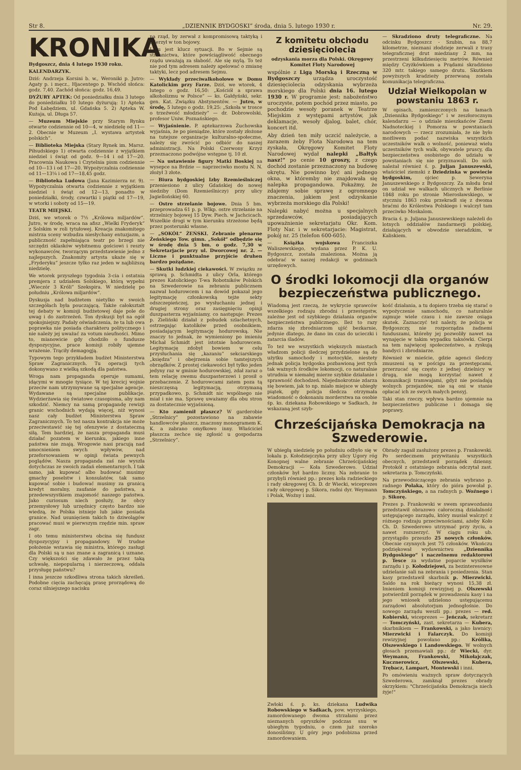Str 8. „DZIENNIK BYDGOSKI“ środa, dnia 5. lutego 1930 r. Nr. 29.
KRONIKA
Bydgoszcz, dnia 4 lutego 1930 roku.
KALENDARZYK.
Dziś: Andrzeja Korsini b. w., Weroniki p. Jutro: Agaty p. i męcz., Hjacentego p. Wschód słońca: godz. 7,40. Zachód słońca: godz. 16,49.
DYŻURY APTEK: Od poniedziałku dnia 3 lutego do poniedziałku 10 lutego dyżurują: 1) Apteka Pod Łabędziem, ul. Gdańska 5. 2) Apteka W. Kużaja, ul. Długa 57.
— Muzeum Miejskie przy Starym Rynku otwarte codziennie od 10—4, w niedzielę od 11—2. Obecnie w Muzeum „I. wystawa artystek polskich“.
— Biblioteka Miejska (Stary Rynek im. Marsz. Piłsudskiego 1) otwarta codziennie z wyjątkiem niedziel i świąt od godz. 9—14 i od 17—20. Pracownia Naukowa i Czytelnia pism codziennie od 10—13 i od 17—20. Wypożyczalnia codziennie od 11—13¼ i od 17—18,45 godz.
— Biblioteka Ludowa (Jana Kazimierza nr. 9). Wypożyczalnia otwarta codziennie z wyjątkiem niedziel i świąt od 12—13, ponadto w poniedziałki, środy, czwartki i piątki od 17—19, w wtorki i soboty od 15—19.
TEATR MIEJSKI.
Dziś, we wtorek o 7½ „Królowa miljardów“. Jutro, w środę, wraca na afisz „Wielki Fryderyk“ z Solskim w roli tytułowej. Kreacja znakomitego mistrza sceny wzbudza niesłychany entuzjazm, a publiczność zapełniająca teatr po brzegi nie szczędzi oklasków wybitnemu gościowi i reszty wykonawców, tworzącym przedstawienie jedno z najlepszych. Znakomity artysta ukaże się w „Fryderyku“ jeszcze tylko raz jeden w najbliższą niedzielę.
We wtorek przyszłego tygodnia 3-cia i ostatnia premjera z udziałem Solskiego, którą wypełni „Wieczór 3 Króli“ Szekspira. W niedzielę po południu „Królowa miljardów“.
Dyskusja nad budżetem nietylko w swoich szczegółach była pouczającą. Także całokształt tej debaty w komisji budżetowej daje pole do uwag i do zastrzeżeń. Ton dyskusji był na ogół spokojniejszy. Padały oświadczenia, że ta lub owa poprawka nie posiada charakteru politycznego i nie należy jej uważać za votum nieufności. Mimo to, mianowicie gdy chodziło o fundusze dyspozycyjne, prace komisji robiły ujemne wrażenie. Trąciły demagogją.
Typowym tego przykładem budżet Ministerstwa Spraw Zagranicznych. Tu operacji tych dokonywano z wielką szkodą dla państwa.
Wroga nam propaganda operuje sumami, idącymi w mnogie tysiące. W tej krecicj wojnie przeciw nam utrzymywane są specjalne agencje. Wydawane są specjalne publikacje. Wydzierżawia się światowe czasopisma, aby nam szkodzić. Niemcy na samą propagandę rewizji granic wschodnich wydają więcej, niż wynosi nasz cały budżet Ministerstwa Spraw Zagranicznych. To też nasza kontrakcja nie może przeciwstawić się tej ofenzywie z dostateczną siłą. Tem bardziej, że nasza propaganda musi działać pozatem w kierunku, jakiego inne państwa nie znają. Wrogowie nasi pracują nad umocnieniem swych wpływów, nad przeforsowaniem w opinji świata pewnych poglądów. Nasza propaganda zaś nie wyszła dotychczas ze swoich zadań elementarnych. I tak samo, jak kupować albo budować musimy gmachy poselstw i konsulatów, tak samo kupować sobie i budować musimy za granicą kredyt moralny, zaufanie do państwa, a przedewszystkiem znajomość naszego państwa. Jako curiosum niech posłuży, że obcy przemysłowy lub urzędnicy często bardzo nie wiedzą, że Polska istnieje lub jakie posiada granice. Nad usunięciem takich to dziwolągów pracować musi w pierwszym rzędzie min. spraw zagr.
I oto temu ministerstwu obcina się fundusz dyspozycyjny i propagandowy. W trudne położenie wstawia się ministra, którego zasługi dla Polski są u nas znane a zagranicą i uznane. Czy większości się zdawało że przez taką uchwałę, niepopularną i nierzeczową, oddała przysługę państwu?
I inna jeszcze szkodliwa strona takich skreśleń. Podobne cięcia zachęcają prasę prorządową do coraz silniejszego nacisku
na rząd, by zerwał z kompromisową taktyką i uderzył w ton bojowy.
I tu jest klucz sytuacji. Bo w Sejmie są stronnictwa, które powściągliwość obecnego rządu uważają za słabość. Ale się mylą. To też nie pod tym adresem należy apelować o zmianę taktyki, lecz pod adresem Sejmu.
— Wykłady przeciwalkoholowe w Domu Katolickim przy Farze. Dziś, we wtorek, 4 lutego o godz. 16,50: „Kościół a sprawa alkoholizmu w Polsce“ — ks. Gałdyński, sekr. gen. Kat. Związku Abstynentów. — Jutro, w środę, 5 lutego o godz. 19,25: „Szkoła w trosce o trzeźwość młodzieży“ — dr. Dobrowolski, profesor Uniw. Poznańskiego.
— Wyjaśnienie. P. aptekarzowa Żuchowska wyjaśnia, że po pieniądze, które zostały złożone na tutejsze organizacje kulturalno-społeczne, należy się zwrócić po odbiór do naszej administracji. Na Polski Czerwony Krzyż przeznaczono podwójne wstępne tj. 10 zł.
— Na ustawienie figury Matki Boskiej na wysepce na Brdzie — naprzeciwko mostu N. N. złożył 3 złote.
— Biura bydgoskiej Izby Rzemieślniczej przeniesiono z ulicy Gdańskiej do nowej siedziby (Dom Rzemieślniczy) przy ulicy Jagiellońskiej 60.
— Ostre strzelanie bojowe. Dnia 5 bm. przeprowadza 61 p. p. Wlkp. ostre strzelanie na strzelnicy bojowej 15 Dyw. Piech. w Jachcicach. Wszelkie drogi w tym kierunku strzeżone będą przez posterunki własne.
— „SOKÓŁ“ ŻEŃSKI. Zebranie plenarne Żeńskiego Tow. gimn. „Sokół“ odbędzie się w środę dnia 5 bm. o godz. 7,30 w Sekretarjacie przy ul. Dworcowej nr. 2. — Liczne i punktualne przyjście druhen bardzo pożądane.
— Skutki ludzkiej ciekawości. W związku ze sprawą p. Schmidta z ulicy Orla, którego prezes Katolickiego T-wa Robotników Polskich na Szwederowie na zebraniu publicznem nazwał hodurowcem i na dowód pokazał jego legitymację członkowską tejże sekty odszczepieńczej, po wysłuchaniu jednej i drugiej strony oraz zasięgnięciu opinji duszpasterza wyjaśniamy, co następuje: Prezes p. Zieliński działał z pobudek szlachetnych, ostrzegając katolików przed osobnikiem, posiadającym legitymację hodurowską. Nie znaczy to jednak, że wymieniony po imieniu Michał Schmidt jest istotnie hodurowcem. Legitymację zdobył bowiem w celu przysłuchania się „kazaniu“ sekciarskiego „księdza“ i obejrzenia sobie tamtejszych obrządków. Z prostej ciekawości był tylko jeden jedyny raz w gminie hodurowskiej, zdał zaraz o tem relację swemu duszpasterzowi i prosił o przebaczenie. Z hodurowcami zatem poza tą nieszczęsną legitymacją, otrzymaną przypadkowo, p. Schmidt nic wspólnego nie miał i nie ma. Sprawę uważamy dla obu stron za dostatecznie wyjaśnioną.
— Kto zamienił płaszcz? W garderobie „Strzelnicy“ pozostawiono na zabawie handlowców płaszcz, znaczony monogramem K. K. a zabrano omyłkowo inny. Właściciel płaszcza zechce się zgłosić u gospodarza „Strzelnicy“.
Z komitetu obchodu dziesięciolecia
odzyskania morza dla Polski. Okręgowy Komitet Floty Narodowej
wspólnie z Ligą Morską i Rzeczną w Bydgoszczy urządza uroczystość dziesięciolecia odzyskania wybrzeża morskiego dla Polski dnia 16. lutego 1930 r. W programie jest: nabożeństwo uroczyste, potem pochód przez miasto, po pochodzie wesoły poranek w Teatrze Miejskim z występami artystów, jak deklamacje, wesoły djalog, balet, chór, koncert itd.
Aby dzień ten miły uczcić należycie, a zarazem żeby Flota Narodowa na tem zyskała, Okręgowy Komitet Floty Narodowej wydał nalepki „Bałtyk nasz!“ po cenie 10 groszy, z czego dochód zostanie przeznaczony na budowę okrętu. Nie powinno być ani jednego okna, w któremby nie znajdowała się nalepka propagandowa. Pokażmy, że zdajemy sobie sprawę z ogromnego znaczenia, jakiem jest odzyskanie wybrzeża morskiego dla Polski!
Nalepki nabyć można u specjalnych sprzedawców, posiadających upoważnienie sekretarjatu Okr. Kom. Floty Nar. i w sekretarjacie: Magistrat, pokój nr. 25 (telefon 600-605).
— Książka wojskowa Franciszka Waliszewskiego, wydana przez P. K. U. Bydgoszcz, została znaleziona. Można ją odebrać w naszej redakcji w godzinach urzędowych.
— Skradziono druty telegraficzne. Na odcinku Bydgoszcz - Szubin, na 88,7 kilometrze, nieznani złodzieje zerwali z trasy telegraficznej drut miedziany 2 mm, na przestrzeni kilkudziesięciu metrów. Również między Czyżkówkiem a Prądami skradziono 320 mtr. takiego samego drutu. Skutkiem powyższych kradzieży przerwaną została komunikacja telegraficzna.
Udział Wielkopolan w powstaniu 1863 r.
W opisach, zamieszczonych na łamach „Dziennika Bydgoskiego“ i w zeszłorocznym kalendarzu — o udziale mieszkańców Ziemi Nadnoteckiej i Pomorza w powstaniach narodowych — rzecz zrozumiała, że nie było możliwem podać nazwiska wszystkich uczestników walk o wolność, ponieważ wielu uczestników tych walk, obywatele pruscy, dla bezpieczeństwa osobistego do udziału w powstaniach się nie przyznawali. Do nich należał również ś. p. Juljan Januszewski, właściciel ziemski z Dziedzinka w powiecie bydgoskim, ojciec p. Seweryna Januszewskiego z Bydgoszczy. Za młodu brał on udział we walkach ulicznych w Berlinie 1848 roku po stronie Mierosławskiego, w styczniu 1863 roku przekradł się z dwoma braćmi do Królestwa Polskiego i walczył tam przeciwko Moskalom.
Bracia ś. p. Juljana Januszewskiego należeli do lotnych oddziałów żandarmerji polskiej, działających w obwodzie sieradzkim, w Kaliskiem.
O środki lokomocji dla organów bezpieczeństwa publicznego.
Wiadomą jest rzeczą, że wykrycie sprawców wszelkiego rodzaju zbrodni i przestępstw, zależne jest od szybkiego działania organów bezpieczeństwa publicznego. Ileż to razy zdarza się zbrodniarzom ujść bezkarnie, jedynie dlatego, że dano im czas do ucieczki i zatarcia śladów.
To też we wszystkich większych miastach władzom policji śledczej przydzielone są do użytku samochody i motocykle, niestety jednak policja bydgoska pozbawioną jest tych tak ważnych środków lokomocji, co naturalnie utrudnia w niemałej mierze szybkie działanie i sprawność dochodzeń. Niejednokrotnie zdarza się bowiem, jak to np. miało miejsce w ubiegły piątek, gdy policja śledcza otrzymała wiadomość o dokonaniu morderstwa na osobie śp. ks. dziekana Robowskiego w Sadkach, że wskazaną jest szyb-
kość działania, a tu dopiero trzeba się starać o wypożyczenie samochodu, co naturalnie zajmuje wiele czasu i nie zawsze osiąga skutek. Zaznaczyć też należy, że policja w Bydgoszczy, nie rozporządza żadnemi funduszami, któreby jej pozwoliły nawet na wynajęcie w takim wypadku taksówki. Cierpi na tem najwięcej społeczeństwo, a zyskują bandyci i zbrodniarze.
Również w mieście, gdzie agenci śledczy zmuszeni są w pościgu za przestępcami, przerzucać się często z jednej dzielnicy w drugą, nie mogą korzystać nawet z komunikacji tramwajami, gdyż nie posiadają wolnych przejazdów, nie są oni w stanie opłacać ich ze swych małych pensyj.
Taki stan rzeczy, wpływa bardzo ujemnie na bezpieczeństwo publiczne i domaga się poprawy.
Chrześcijańska Demokracja na Szwederowie.
W ubiegłą niedzielę po południu odbyło się w lokalu p. Kołodziejczyka przy ulicy Ugory róg Konopnej walne zebranie Chrześcijańskiej Demokracji — Koła Szwederowo. Udział członków był bardzo liczny. Na zebranie to przybyli również pp.: prezes koła radzieckiego i rady okręgowej Ch. D. dr Wiecki, wiceprezes rady okręgowej p. Sikora, radni dyr. Weymann i Polak, Woźny i inni.
Zwłoki ś. p. ks. dziekana Ludwika Robowskiego w Sadkach, pow. wyrzyskiego, zamordowanego dwoma strzałami przez nieznanych opryszków podczas snu w ubiegłym tygodniu, o czem już szeroko donosiliśmy. U góry jego podobizna przed zamordowaniem.
Obrady zagaił zasłużony prezes p. Frankowski. Po serdecznem przywitaniu wszystkich obecnych, przedstawił porządek dzienny. Protokół z ostatniego zebrania odczytał zast. sekretarza p. Tomczyński.
Na przewodniczącego zebrania wybrano p. radnego Polaka, który do pióra powołał p. Tomczyńskiego, a na radnych p. Woźnego i p. Sikorę.
Prezes p. Frankowski w swem sprawozdaniu przedstawił obrazowo całoroczną działalność ustępującego zarządu, który musiał walczyć z różnego rodzaju przeciwnościami, ażeby Koło Ch. D. Szwederowo utrzymać przy życiu, a nawet rozszerzyć. W ciągu roku ub. przystąpiło przeszło 25 nowych członków. Obecnie czynnych jest 75 członków. Wkończu podziękował wydawnictwu „Dziennika Bydgoskiego“ i naczelnemu redaktorowi p. Tesce za wydatne poparcie wysiłków zarządu i p. Kołodziejowi, za bezinteresowne udzielanie sali na zebrania i posiedzenia. Stan kasy przedstawił skarbnik p. Mierzwicki. Saldo na rok bieżący wynosi 15,38 zł. Imieniem komisji rewizyjnej p. Olszewski potwierdził porządek w prowadzeniu kasy i na jego wniosek udzielono ustępującemu zarządowi absolutorjum jednogłośnie. Do nowego zarządu weszli pp.: prezes — red. Kobierski, wiceprezes — Jeńczak, sekretarz — Tomczyński, zast. sekretarza — Kubera, skarbnikiem — Frankowski, a jako ławnicy: Mierzwicki i Falarczyk. Do komisji rewizyjnej powołano pp.: Królika, Olszewskiego i Landowskiego. W wolnych głosach przemawiali pp.: dr Wiecki, dyr. Weymann, Frankowski, Mikołajczak, Kucznerowicz, Olszewski, Kubera, Trębacz, Lampart, Montewski i inni.
Po omówieniu ważnych spraw dotyczących Szwederowa, zamknął prezes obrady okrzykiem: "Chrześcijańska Demokracja niech żyje!"